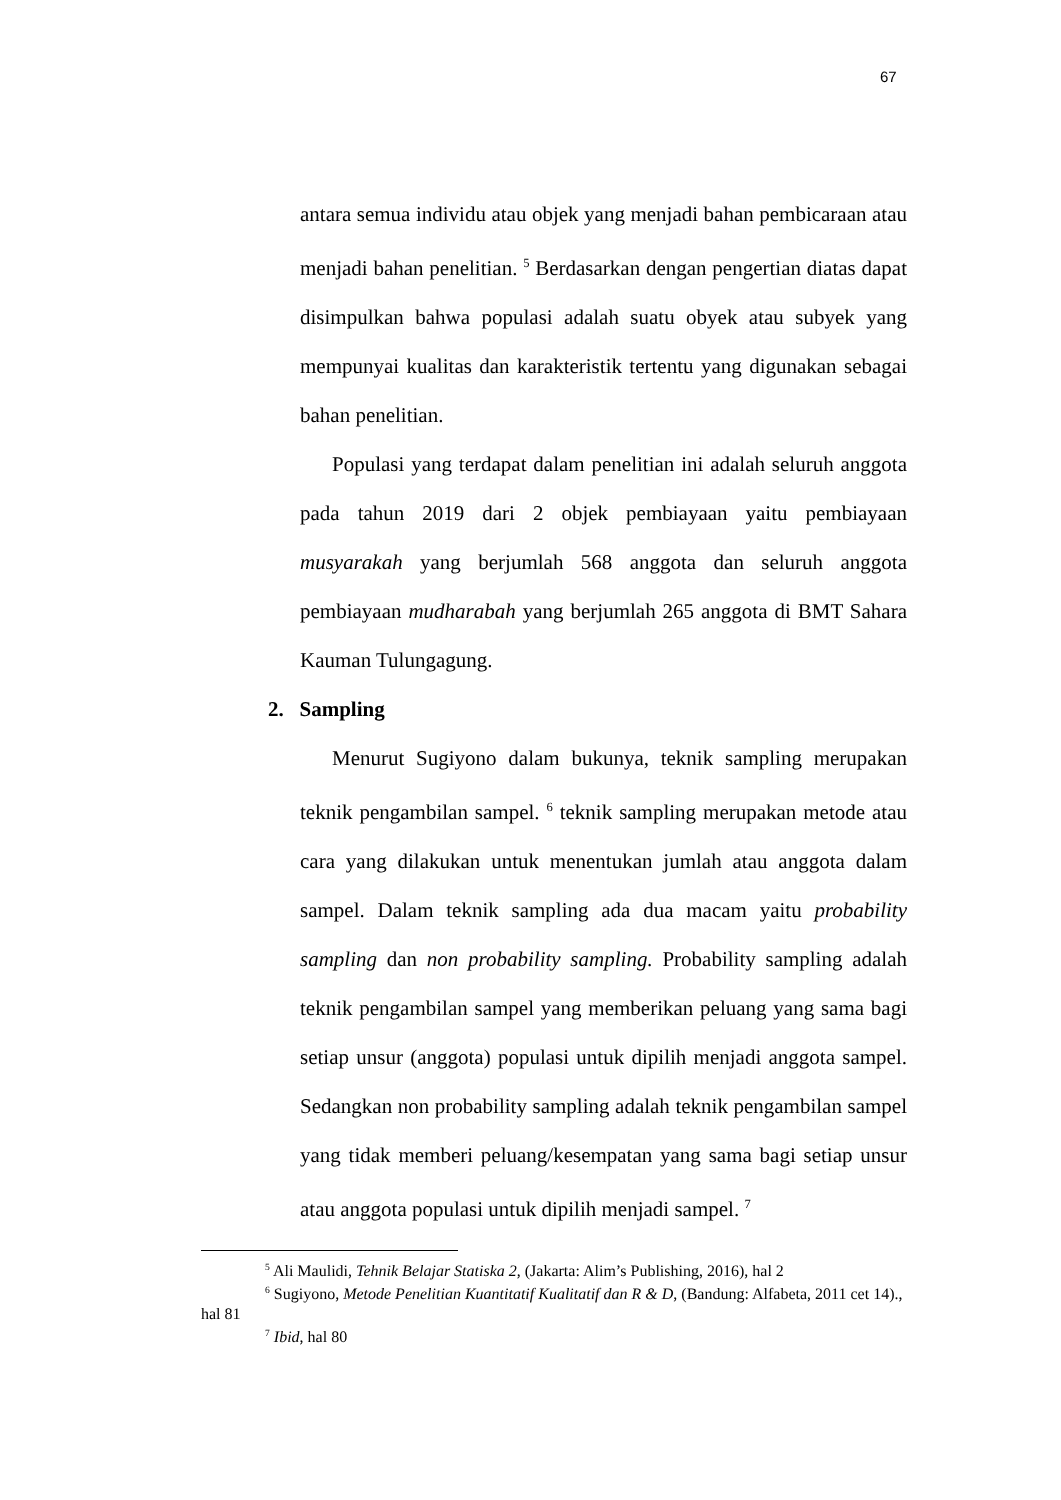67
antara semua individu atau objek yang menjadi bahan pembicaraan atau menjadi bahan penelitian. <sup>5</sup> Berdasarkan dengan pengertian diatas dapat disimpulkan bahwa populasi adalah suatu obyek atau subyek yang mempunyai kualitas dan karakteristik tertentu yang digunakan sebagai bahan penelitian.
Populasi yang terdapat dalam penelitian ini adalah seluruh anggota pada tahun 2019 dari 2 objek pembiayaan yaitu pembiayaan musyarakah yang berjumlah 568 anggota dan seluruh anggota pembiayaan mudharabah yang berjumlah 265 anggota di BMT Sahara Kauman Tulungagung.
2. Sampling
Menurut Sugiyono dalam bukunya, teknik sampling merupakan teknik pengambilan sampel. <sup>6</sup> teknik sampling merupakan metode atau cara yang dilakukan untuk menentukan jumlah atau anggota dalam sampel. Dalam teknik sampling ada dua macam yaitu probability sampling dan non probability sampling. Probability sampling adalah teknik pengambilan sampel yang memberikan peluang yang sama bagi setiap unsur (anggota) populasi untuk dipilih menjadi anggota sampel. Sedangkan non probability sampling adalah teknik pengambilan sampel yang tidak memberi peluang/kesempatan yang sama bagi setiap unsur atau anggota populasi untuk dipilih menjadi sampel. <sup>7</sup>
<sup>5</sup> Ali Maulidi, Tehnik Belajar Statiska 2, (Jakarta: Alim’s Publishing, 2016), hal 2
<sup>6</sup> Sugiyono, Metode Penelitian Kuantitatif Kualitatif dan R & D, (Bandung: Alfabeta, 2011 cet 14)., hal 81
<sup>7</sup> Ibid, hal 80